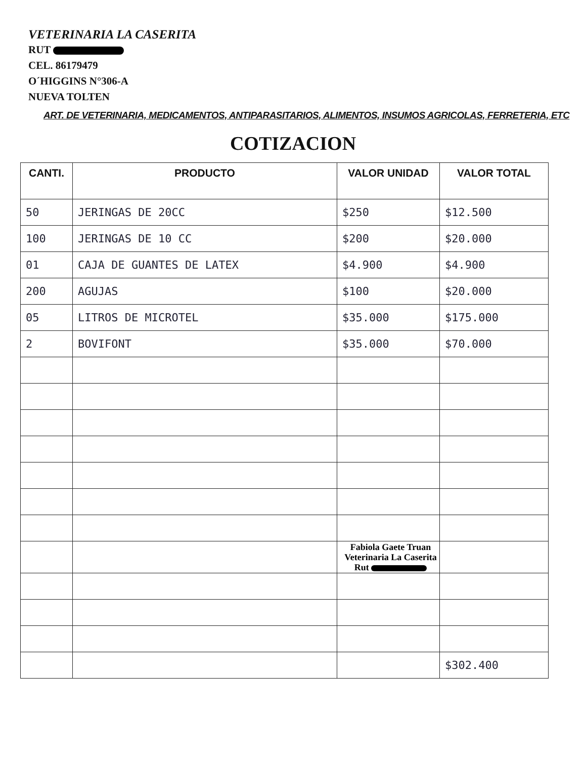VETERINARIA LA CASERITA
RUT
CEL. 86179479
O´HIGGINS N°306-A
NUEVA TOLTEN
ART. DE VETERINARIA, MEDICAMENTOS, ANTIPARASITARIOS, ALIMENTOS, INSUMOS AGRICOLAS, FERRETERIA, ETC
COTIZACION
| CANTI. | PRODUCTO | VALOR UNIDAD | VALOR TOTAL |
| --- | --- | --- | --- |
| 50 | JERINGAS DE 20CC | $250 | $12.500 |
| 100 | JERINGAS DE 10 CC | $200 | $20.000 |
| 01 | CAJA DE GUANTES DE LATEX | $4.900 | $4.900 |
| 200 | AGUJAS | $100 | $20.000 |
| 05 | LITROS DE MICROTEL | $35.000 | $175.000 |
| 2 | BOVIFONT | $35.000 | $70.000 |
| | | Fabiola Gaete Truan Veterinaria La Caserita Rut | |
| | | | $302.400 |